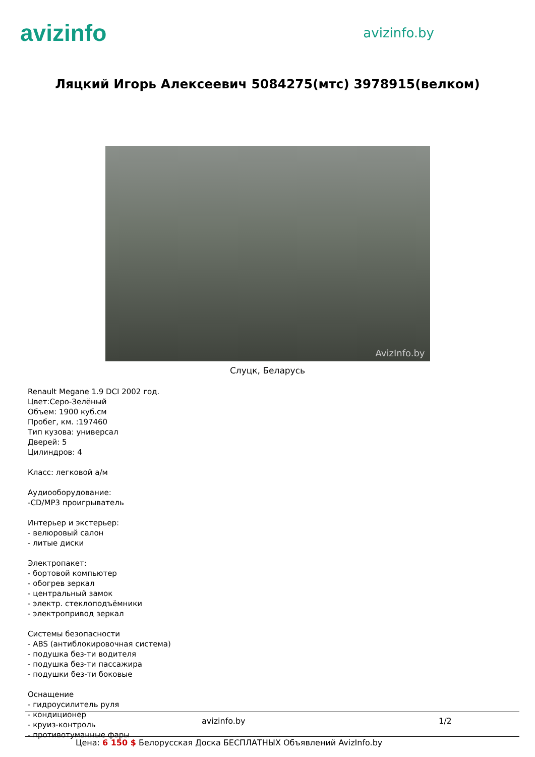avizinfo
avizinfo.by
Ляцкий Игорь Алексеевич 5084275(мтс) 3978915(велком)
AvizInfo.by
Слуцк, Беларусь
Renault Megane 1.9 DCI 2002 год.
Цвет:Серо-Зелёный
Объем: 1900 куб.см
Пробег, км. :197460
Тип кузова: универсал
Дверей: 5
Цилиндров: 4
Класс: легковой а/м
Аудиооборудование:
-CD/MP3 проигрыватель
Интерьер и экстерьер:
- велюровый салон
- литые диски
Электропакет:
- бортовой компьютер
- обогрев зеркал
- центральный замок
- электр. стеклоподъёмники
- электропривод зеркал
Системы безопасности
- ABS (антиблокировочная система)
- подушка без-ти водителя
- подушка без-ти пассажира
- подушки без-ти боковые
Оснащение
- гидроусилитель руля
- кондиционер
- круиз-контроль
- противотуманные фары
avizinfo.by 1/2
Цена: 6 150 $ Белорусская Доска БЕСПЛАТНЫХ Объявлений AvizInfo.by